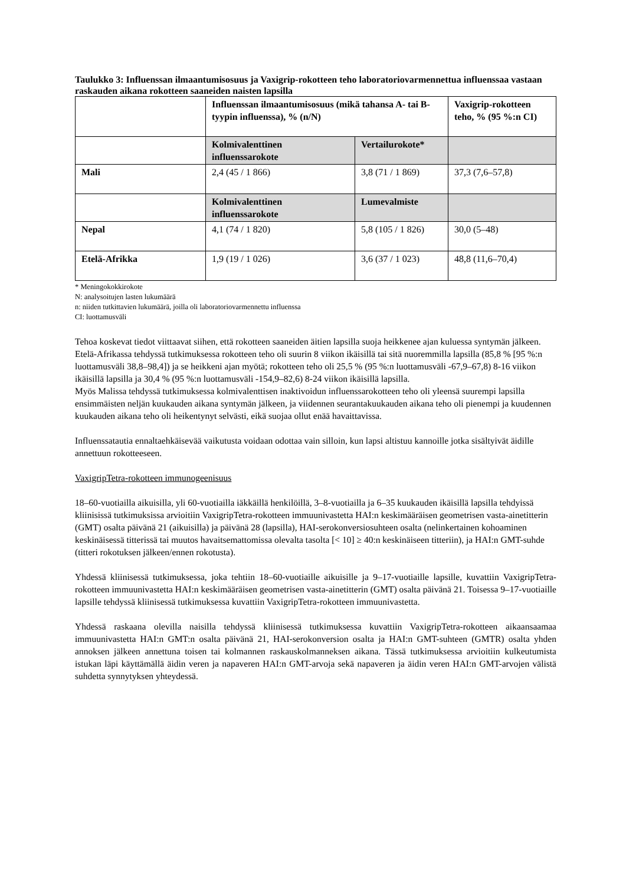Taulukko 3: Influenssan ilmaantumisosuus ja Vaxigrip-rokotteen teho laboratoriovarmennettua influenssaa vastaan raskauden aikana rokotteen saaneiden naisten lapsilla
| | Influenssan ilmaantumisosuus (mikä tahansa A- tai B-tyypin influenssa), % (n/N) | | Vaxigrip-rokotteen teho, % (95 %:n CI) |
| | Kolmivalenttinen influenssarokote | Vertailurokote* | |
| Mali | 2,4 (45 / 1 866) | 3,8 (71 / 1 869) | 37,3 (7,6–57,8) |
| | Kolmivalenttinen influenssarokote | Lumevalmiste | |
| Nepal | 4,1 (74 / 1 820) | 5,8 (105 / 1 826) | 30,0 (5–48) |
| Etelä-Afrikka | 1,9 (19 / 1 026) | 3,6 (37 / 1 023) | 48,8 (11,6–70,4) |
* Meningokokkirokote
N: analysoitujen lasten lukumäärä
n: niiden tutkittavien lukumäärä, joilla oli laboratoriovarmennettu influenssa
CI: luottamusväli
Tehoa koskevat tiedot viittaavat siihen, että rokotteen saaneiden äitien lapsilla suoja heikkenee ajan kuluessa syntymän jälkeen.
Etelä-Afrikassa tehdyssä tutkimuksessa rokotteen teho oli suurin 8 viikon ikäisillä tai sitä nuoremmilla lapsilla (85,8 % [95 %:n luottamusväli 38,8–98,4]) ja se heikkeni ajan myötä; rokotteen teho oli 25,5 % (95 %:n luottamusväli -67,9–67,8) 8-16 viikon ikäisillä lapsilla ja 30,4 % (95 %:n luottamusväli -154,9–82,6) 8-24 viikon ikäisillä lapsilla.
Myös Malissa tehdyssä tutkimuksessa kolmivalenttisen inaktivoidun influenssarokotteen teho oli yleensä suurempi lapsilla ensimmäisten neljän kuukauden aikana syntymän jälkeen, ja viidennen seurantakuukauden aikana teho oli pienempi ja kuudennen kuukauden aikana teho oli heikentynyt selvästi, eikä suojaa ollut enää havaittavissa.
Influenssatautia ennaltaehkäisevää vaikutusta voidaan odottaa vain silloin, kun lapsi altistuu kannoille jotka sisältyivät äidille annettuun rokotteeseen.
VaxigripTetra-rokotteen immunogeenisuus
18–60-vuotiailla aikuisilla, yli 60-vuotiailla iäkkäillä henkilöillä, 3–8-vuotiailla ja 6–35 kuukauden ikäisillä lapsilla tehdyissä kliinisissä tutkimuksissa arvioitiin VaxigripTetra-rokotteen immuunivastetta HAI:n keskimääräisen geometrisen vasta-ainetitterin (GMT) osalta päivänä 21 (aikuisilla) ja päivänä 28 (lapsilla), HAI-serokonversiosuhteen osalta (nelinkertainen kohoaminen keskinäisessä titterissä tai muutos havaitsemattomissa olevalta tasolta [< 10] ≥ 40:n keskinäiseen titteriin), ja HAI:n GMT-suhde (titteri rokotuksen jälkeen/ennen rokotusta).
Yhdessä kliinisessä tutkimuksessa, joka tehtiin 18–60-vuotiaille aikuisille ja 9–17-vuotiaille lapsille, kuvattiin VaxigripTetra-rokotteen immuunivastetta HAI:n keskimääräisen geometrisen vasta-ainetitterin (GMT) osalta päivänä 21. Toisessa 9–17-vuotiaille lapsille tehdyssä kliinisessä tutkimuksessa kuvattiin VaxigripTetra-rokotteen immuunivastetta.
Yhdessä raskaana olevilla naisilla tehdyssä kliinisessä tutkimuksessa kuvattiin VaxigripTetra-rokotteen aikaansaamaa immuunivastetta HAI:n GMT:n osalta päivänä 21, HAI-serokonversion osalta ja HAI:n GMT-suhteen (GMTR) osalta yhden annoksen jälkeen annettuna toisen tai kolmannen raskauskolmanneksen aikana. Tässä tutkimuksessa arvioitiin kulkeutumista istukan läpi käyttämällä äidin veren ja napaveren HAI:n GMT-arvoja sekä napaveren ja äidin veren HAI:n GMT-arvojen välistä suhdetta synnytyksen yhteydessä.